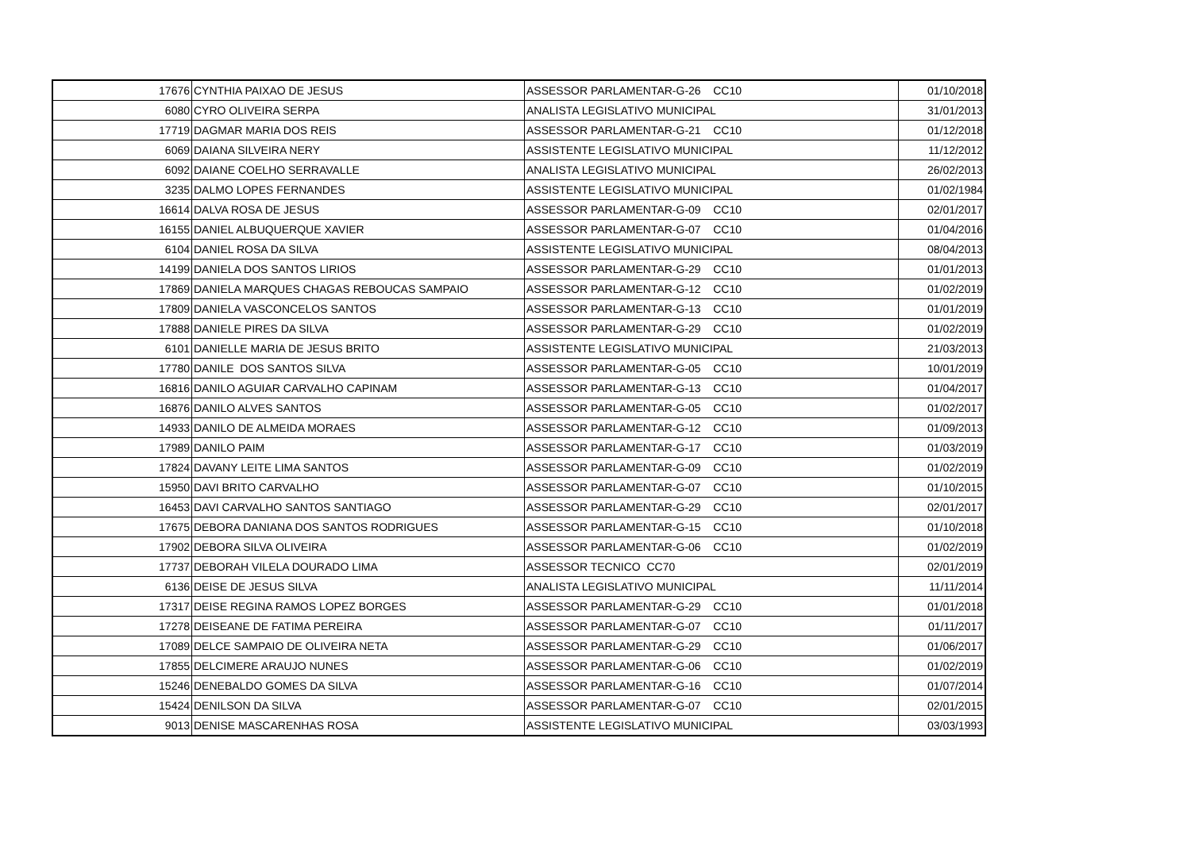| 17676 | CYNTHIA PAIXAO DE JESUS | ASSESSOR PARLAMENTAR-G-26 CC10 | 01/10/2018 |
| 6080 | CYRO OLIVEIRA SERPA | ANALISTA LEGISLATIVO MUNICIPAL | 31/01/2013 |
| 17719 | DAGMAR MARIA DOS REIS | ASSESSOR PARLAMENTAR-G-21 CC10 | 01/12/2018 |
| 6069 | DAIANA SILVEIRA NERY | ASSISTENTE LEGISLATIVO MUNICIPAL | 11/12/2012 |
| 6092 | DAIANE COELHO SERRAVALLE | ANALISTA LEGISLATIVO MUNICIPAL | 26/02/2013 |
| 3235 | DALMO LOPES FERNANDES | ASSISTENTE LEGISLATIVO MUNICIPAL | 01/02/1984 |
| 16614 | DALVA ROSA DE JESUS | ASSESSOR PARLAMENTAR-G-09 CC10 | 02/01/2017 |
| 16155 | DANIEL ALBUQUERQUE XAVIER | ASSESSOR PARLAMENTAR-G-07 CC10 | 01/04/2016 |
| 6104 | DANIEL ROSA DA SILVA | ASSISTENTE LEGISLATIVO MUNICIPAL | 08/04/2013 |
| 14199 | DANIELA DOS SANTOS LIRIOS | ASSESSOR PARLAMENTAR-G-29 CC10 | 01/01/2013 |
| 17869 | DANIELA MARQUES CHAGAS REBOUCAS SAMPAIO | ASSESSOR PARLAMENTAR-G-12 CC10 | 01/02/2019 |
| 17809 | DANIELA VASCONCELOS SANTOS | ASSESSOR PARLAMENTAR-G-13 CC10 | 01/01/2019 |
| 17888 | DANIELE PIRES DA SILVA | ASSESSOR PARLAMENTAR-G-29 CC10 | 01/02/2019 |
| 6101 | DANIELLE MARIA DE JESUS BRITO | ASSISTENTE LEGISLATIVO MUNICIPAL | 21/03/2013 |
| 17780 | DANILE DOS SANTOS SILVA | ASSESSOR PARLAMENTAR-G-05 CC10 | 10/01/2019 |
| 16816 | DANILO AGUIAR CARVALHO CAPINAM | ASSESSOR PARLAMENTAR-G-13 CC10 | 01/04/2017 |
| 16876 | DANILO ALVES SANTOS | ASSESSOR PARLAMENTAR-G-05 CC10 | 01/02/2017 |
| 14933 | DANILO DE ALMEIDA MORAES | ASSESSOR PARLAMENTAR-G-12 CC10 | 01/09/2013 |
| 17989 | DANILO PAIM | ASSESSOR PARLAMENTAR-G-17 CC10 | 01/03/2019 |
| 17824 | DAVANY LEITE LIMA SANTOS | ASSESSOR PARLAMENTAR-G-09 CC10 | 01/02/2019 |
| 15950 | DAVI BRITO CARVALHO | ASSESSOR PARLAMENTAR-G-07 CC10 | 01/10/2015 |
| 16453 | DAVI CARVALHO SANTOS SANTIAGO | ASSESSOR PARLAMENTAR-G-29 CC10 | 02/01/2017 |
| 17675 | DEBORA DANIANA DOS SANTOS RODRIGUES | ASSESSOR PARLAMENTAR-G-15 CC10 | 01/10/2018 |
| 17902 | DEBORA SILVA OLIVEIRA | ASSESSOR PARLAMENTAR-G-06 CC10 | 01/02/2019 |
| 17737 | DEBORAH VILELA DOURADO LIMA | ASSESSOR TECNICO CC70 | 02/01/2019 |
| 6136 | DEISE DE JESUS SILVA | ANALISTA LEGISLATIVO MUNICIPAL | 11/11/2014 |
| 17317 | DEISE REGINA RAMOS LOPEZ BORGES | ASSESSOR PARLAMENTAR-G-29 CC10 | 01/01/2018 |
| 17278 | DEISEANE DE FATIMA PEREIRA | ASSESSOR PARLAMENTAR-G-07 CC10 | 01/11/2017 |
| 17089 | DELCE SAMPAIO DE OLIVEIRA NETA | ASSESSOR PARLAMENTAR-G-29 CC10 | 01/06/2017 |
| 17855 | DELCIMERE ARAUJO NUNES | ASSESSOR PARLAMENTAR-G-06 CC10 | 01/02/2019 |
| 15246 | DENEBALDO GOMES DA SILVA | ASSESSOR PARLAMENTAR-G-16 CC10 | 01/07/2014 |
| 15424 | DENILSON DA SILVA | ASSESSOR PARLAMENTAR-G-07 CC10 | 02/01/2015 |
| 9013 | DENISE MASCARENHAS ROSA | ASSISTENTE LEGISLATIVO MUNICIPAL | 03/03/1993 |